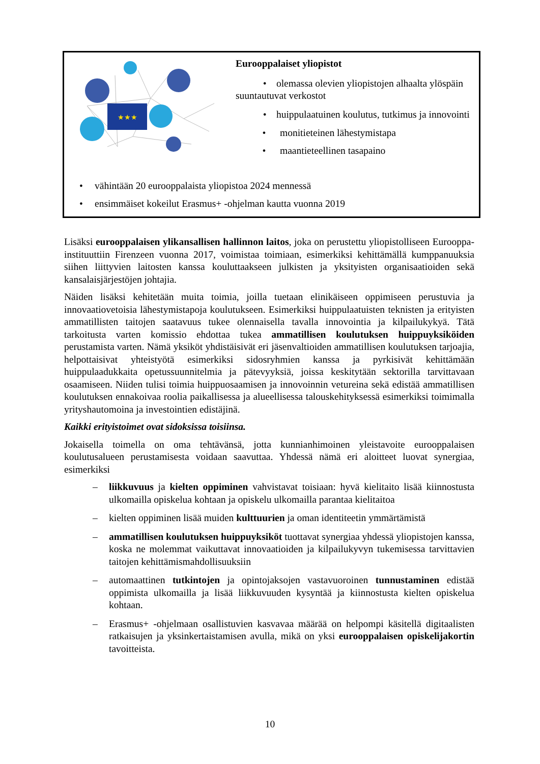★★★
Eurooppalaiset yliopistot
• olemassa olevien yliopistojen alhaalta ylöspäin suuntautuvat verkostot
• huippulaatuinen koulutus, tutkimus ja innovointi
• monitieteinen lähestymistapa
• maantieteellinen tasapaino
• vähintään 20 eurooppalaista yliopistoa 2024 mennessä
• ensimmäiset kokeilut Erasmus+ -ohjelman kautta vuonna 2019
Lisäksi eurooppalaisen ylikansallisen hallinnon laitos, joka on perustettu yliopistolliseen Eurooppa-instituuttiin Firenzeen vuonna 2017, voimistaa toimiaan, esimerkiksi kehittämällä kumppanuuksia siihen liittyvien laitosten kanssa kouluttaakseen julkisten ja yksityisten organisaatioiden sekä kansalaisjärjestöjen johtajia.
Näiden lisäksi kehitetään muita toimia, joilla tuetaan elinikäiseen oppimiseen perustuvia ja innovaatiovetoisia lähestymistapoja koulutukseen. Esimerkiksi huippulaatuisten teknisten ja erityisten ammatillisten taitojen saatavuus tukee olennaisella tavalla innovointia ja kilpailukykyä. Tätä tarkoitusta varten komissio ehdottaa tukea ammatillisen koulutuksen huippuyksiköiden perustamista varten. Nämä yksiköt yhdistäisivät eri jäsenvaltioiden ammatillisen koulutuksen tarjoajia, helpottaisivat yhteistyötä esimerkiksi sidosryhmien kanssa ja pyrkisivät kehittämään huippulaadukkaita opetussuunnitelmia ja pätevyyksiä, joissa keskitytään sektorilla tarvittavaan osaamiseen. Niiden tulisi toimia huippuosaamisen ja innovoinnin vetureina sekä edistää ammatillisen koulutuksen ennakoivaa roolia paikallisessa ja alueellisessa talouskehityksessä esimerkiksi toimimalla yrityshautomoina ja investointien edistäjinä.
Kaikki erityistoimet ovat sidoksissa toisiinsa.
Jokaisella toimella on oma tehtävänsä, jotta kunnianhimoinen yleistavoite eurooppalaisen koulutusalueen perustamisesta voidaan saavuttaa. Yhdessä nämä eri aloitteet luovat synergiaa, esimerkiksi
– liikkuvuus ja kielten oppiminen vahvistavat toisiaan: hyvä kielitaito lisää kiinnostusta ulkomailla opiskelua kohtaan ja opiskelu ulkomailla parantaa kielitaitoa
– kielten oppiminen lisää muiden kulttuurien ja oman identiteetin ymmärtämistä
– ammatillisen koulutuksen huippuyksiköt tuottavat synergiaa yhdessä yliopistojen kanssa, koska ne molemmat vaikuttavat innovaatioiden ja kilpailukyvyn tukemisessa tarvittavien taitojen kehittämismahdollisuuksiin
– automaattinen tutkintojen ja opintojaksojen vastavuoroinen tunnustaminen edistää oppimista ulkomailla ja lisää liikkuvuuden kysyntää ja kiinnostusta kielten opiskelua kohtaan.
– Erasmus+ -ohjelmaan osallistuvien kasvavaa määrää on helpompi käsitellä digitaalisten ratkaisujen ja yksinkertaistamisen avulla, mikä on yksi eurooppalaisen opiskelijakortin tavoitteista.
10